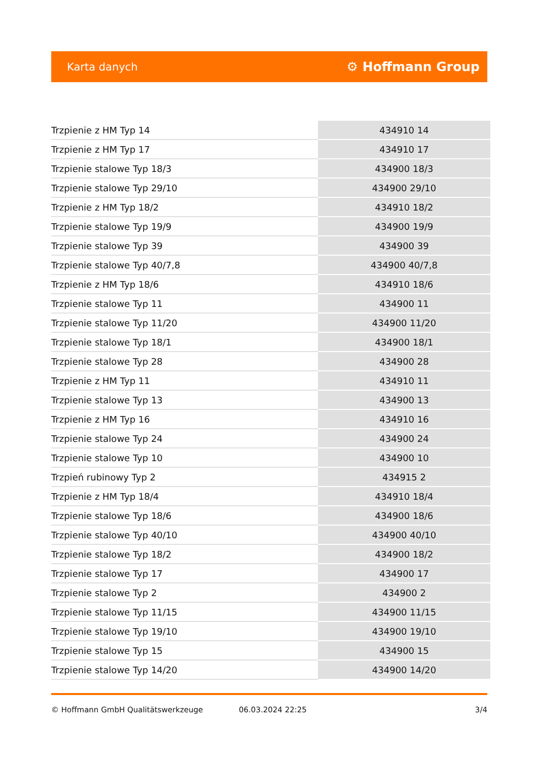Karta danych ⚙ Hoffmann Group
| Trzpienie z HM Typ 14 | 434910 14 |
| Trzpienie z HM Typ 17 | 434910 17 |
| Trzpienie stalowe Typ 18/3 | 434900 18/3 |
| Trzpienie stalowe Typ 29/10 | 434900 29/10 |
| Trzpienie z HM Typ 18/2 | 434910 18/2 |
| Trzpienie stalowe Typ 19/9 | 434900 19/9 |
| Trzpienie stalowe Typ 39 | 434900 39 |
| Trzpienie stalowe Typ 40/7,8 | 434900 40/7,8 |
| Trzpienie z HM Typ 18/6 | 434910 18/6 |
| Trzpienie stalowe Typ 11 | 434900 11 |
| Trzpienie stalowe Typ 11/20 | 434900 11/20 |
| Trzpienie stalowe Typ 18/1 | 434900 18/1 |
| Trzpienie stalowe Typ 28 | 434900 28 |
| Trzpienie z HM Typ 11 | 434910 11 |
| Trzpienie stalowe Typ 13 | 434900 13 |
| Trzpienie z HM Typ 16 | 434910 16 |
| Trzpienie stalowe Typ 24 | 434900 24 |
| Trzpienie stalowe Typ 10 | 434900 10 |
| Trzpień rubinowy Typ 2 | 434915 2 |
| Trzpienie z HM Typ 18/4 | 434910 18/4 |
| Trzpienie stalowe Typ 18/6 | 434900 18/6 |
| Trzpienie stalowe Typ 40/10 | 434900 40/10 |
| Trzpienie stalowe Typ 18/2 | 434900 18/2 |
| Trzpienie stalowe Typ 17 | 434900 17 |
| Trzpienie stalowe Typ 2 | 434900 2 |
| Trzpienie stalowe Typ 11/15 | 434900 11/15 |
| Trzpienie stalowe Typ 19/10 | 434900 19/10 |
| Trzpienie stalowe Typ 15 | 434900 15 |
| Trzpienie stalowe Typ 14/20 | 434900 14/20 |
© Hoffmann GmbH Qualitätswerkzeuge 06.03.2024 22:25 3/4